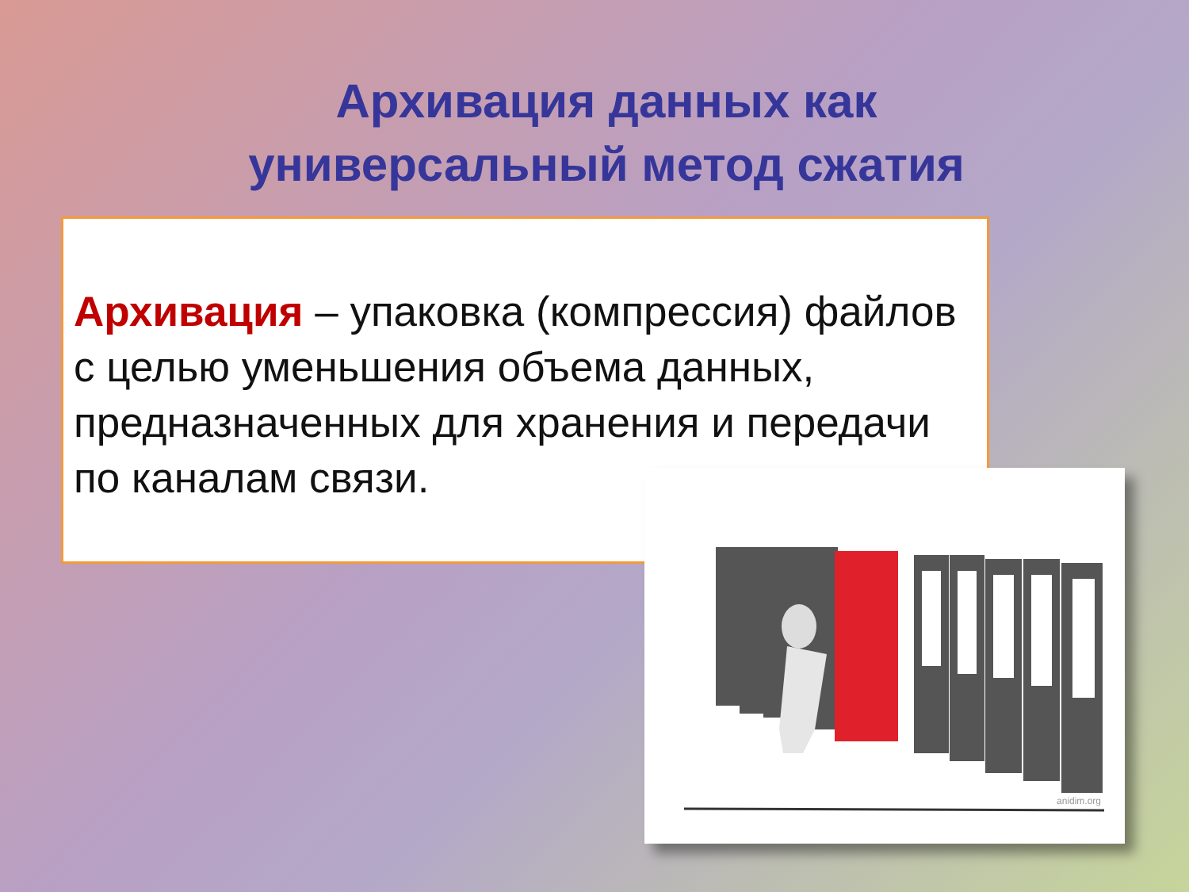Архивация данных как универсальный метод сжатия
Архивация – упаковка (компрессия) файлов с целью уменьшения объема данных, предназначенных для хранения и передачи по каналам связи.
anidim.org